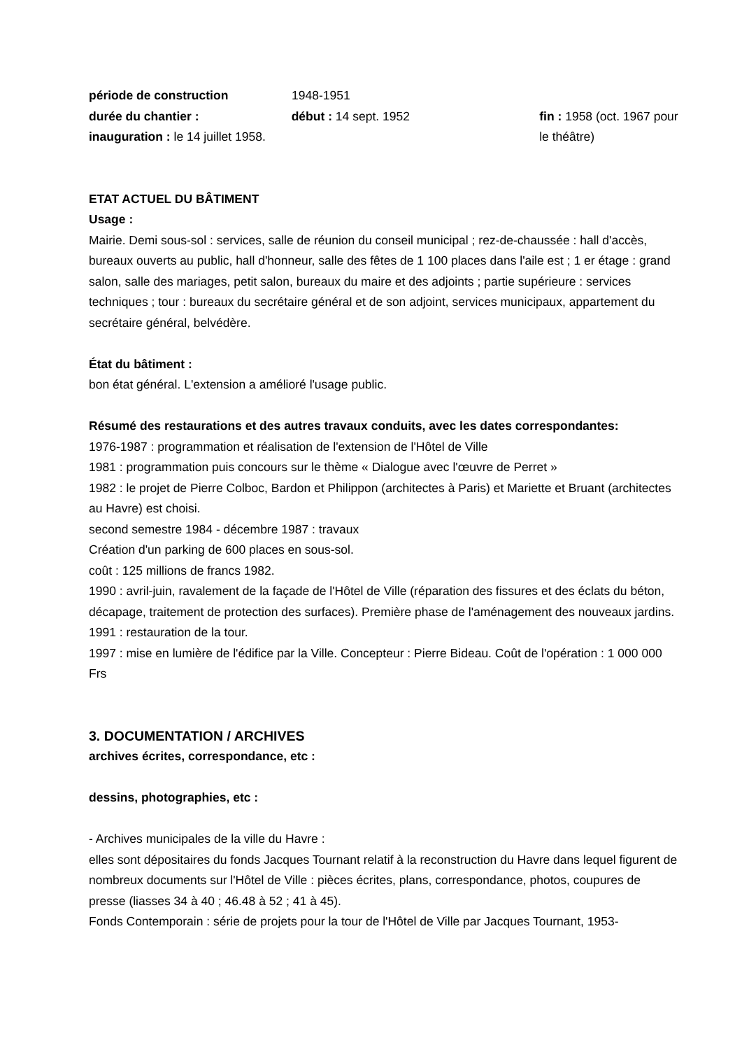période de construction 1948-1951
durée du chantier :
inauguration : le 14 juillet 1958.
début : 14 sept. 1952 fin : 1958 (oct. 1967 pour le théâtre)
ETAT ACTUEL DU BÂTIMENT
Usage :
Mairie. Demi sous-sol : services, salle de réunion du conseil municipal ; rez-de-chaussée : hall d'accès, bureaux ouverts au public, hall d'honneur, salle des fêtes de 1 100 places dans l'aile est ; 1 er étage : grand salon, salle des mariages, petit salon, bureaux du maire et des adjoints ; partie supérieure : services techniques ; tour : bureaux du secrétaire général et de son adjoint, services municipaux, appartement du secrétaire général, belvédère.
État du bâtiment :
bon état général. L'extension a amélioré l'usage public.
Résumé des restaurations et des autres travaux conduits, avec les dates correspondantes:
1976-1987 : programmation et réalisation de l'extension de l'Hôtel de Ville
1981 : programmation puis concours sur le thème « Dialogue avec l'œuvre de Perret »
1982 : le projet de Pierre Colboc, Bardon et Philippon (architectes à Paris) et Mariette et Bruant (architectes au Havre) est choisi.
second semestre 1984 - décembre 1987 : travaux
Création d'un parking de 600 places en sous-sol.
coût : 125 millions de francs 1982.
1990 : avril-juin, ravalement de la façade de l'Hôtel de Ville (réparation des fissures et des éclats du béton, décapage, traitement de protection des surfaces). Première phase de l'aménagement des nouveaux jardins.
1991 : restauration de la tour.
1997 : mise en lumière de l'édifice par la Ville. Concepteur : Pierre Bideau. Coût de l'opération : 1 000 000 Frs
3. DOCUMENTATION / ARCHIVES
archives écrites, correspondance, etc :
dessins, photographies, etc :
- Archives municipales de la ville du Havre :
elles sont dépositaires du fonds Jacques Tournant relatif à la reconstruction du Havre dans lequel figurent de nombreux documents sur l'Hôtel de Ville : pièces écrites, plans, correspondance, photos, coupures de presse (liasses 34 à 40 ; 46.48 à 52 ; 41 à 45).
Fonds Contemporain : série de projets pour la tour de l'Hôtel de Ville par Jacques Tournant, 1953-